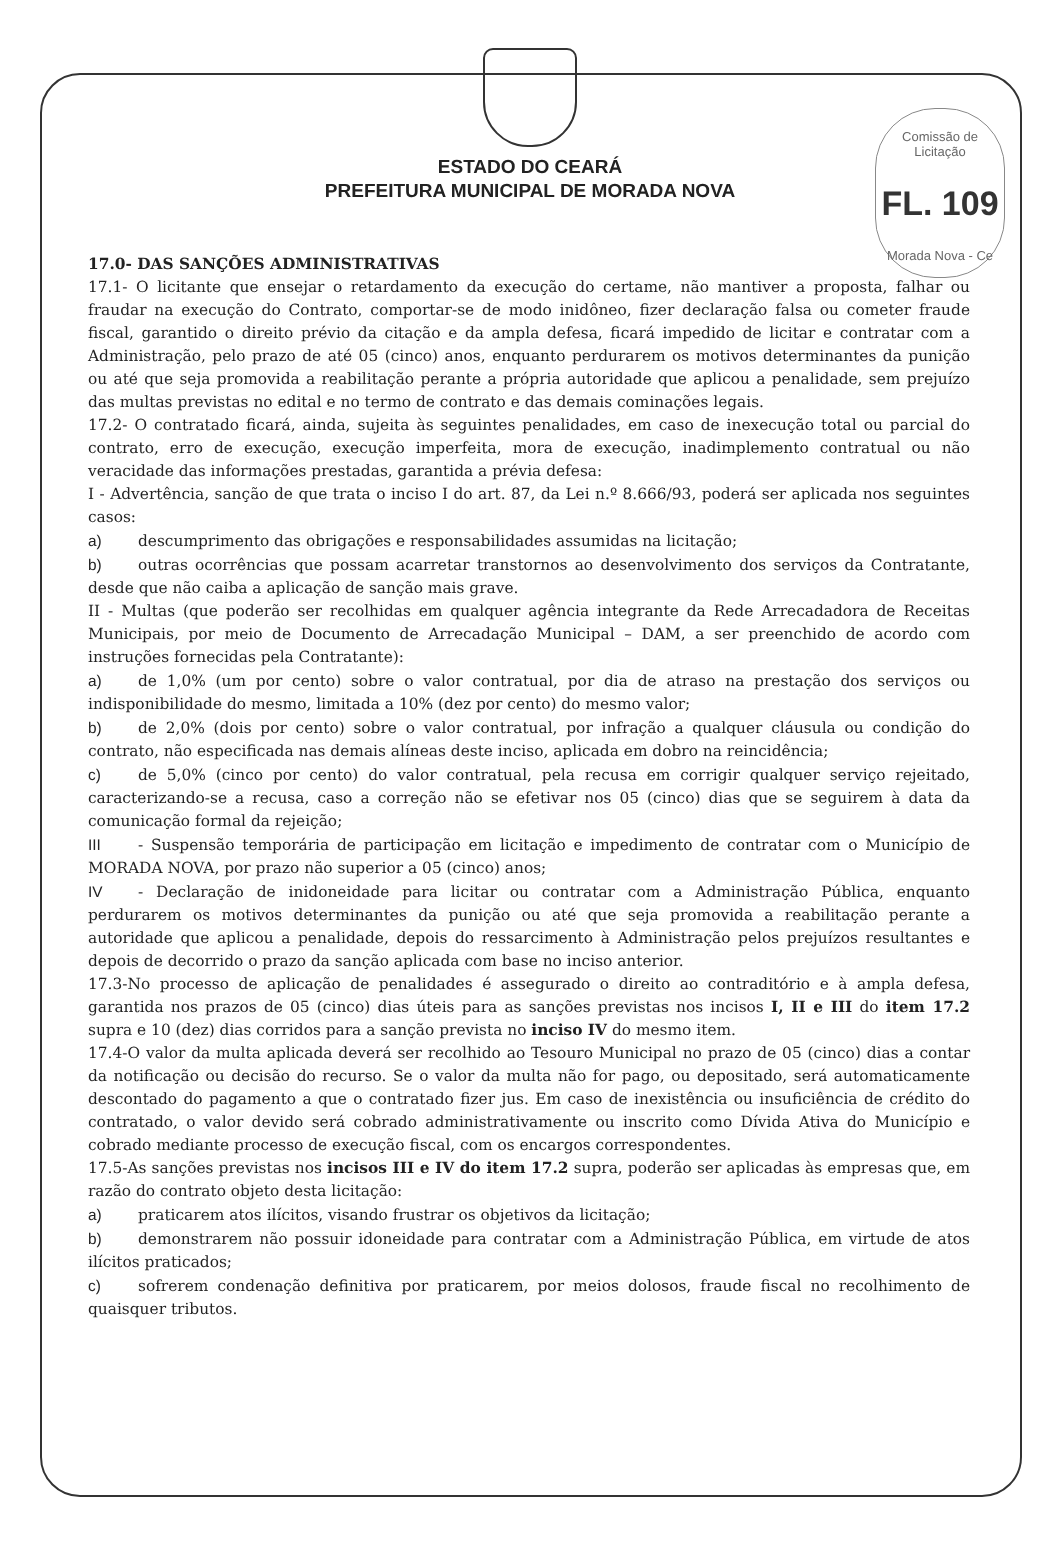Comissão de Licitação
FL. 109
Morada Nova - Ce
ESTADO DO CEARÁ
PREFEITURA MUNICIPAL DE MORADA NOVA
17.0- DAS SANÇÕES ADMINISTRATIVAS
17.1- O licitante que ensejar o retardamento da execução do certame, não mantiver a proposta, falhar ou fraudar na execução do Contrato, comportar-se de modo inidôneo, fizer declaração falsa ou cometer fraude fiscal, garantido o direito prévio da citação e da ampla defesa, ficará impedido de licitar e contratar com a Administração, pelo prazo de até 05 (cinco) anos, enquanto perdurarem os motivos determinantes da punição ou até que seja promovida a reabilitação perante a própria autoridade que aplicou a penalidade, sem prejuízo das multas previstas no edital e no termo de contrato e das demais cominações legais.
17.2- O contratado ficará, ainda, sujeita às seguintes penalidades, em caso de inexecução total ou parcial do contrato, erro de execução, execução imperfeita, mora de execução, inadimplemento contratual ou não veracidade das informações prestadas, garantida a prévia defesa:
I - Advertência, sanção de que trata o inciso I do art. 87, da Lei n.º 8.666/93, poderá ser aplicada nos seguintes casos:
a) descumprimento das obrigações e responsabilidades assumidas na licitação;
b) outras ocorrências que possam acarretar transtornos ao desenvolvimento dos serviços da Contratante, desde que não caiba a aplicação de sanção mais grave.
II - Multas (que poderão ser recolhidas em qualquer agência integrante da Rede Arrecadadora de Receitas Municipais, por meio de Documento de Arrecadação Municipal – DAM, a ser preenchido de acordo com instruções fornecidas pela Contratante):
a) de 1,0% (um por cento) sobre o valor contratual, por dia de atraso na prestação dos serviços ou indisponibilidade do mesmo, limitada a 10% (dez por cento) do mesmo valor;
b) de 2,0% (dois por cento) sobre o valor contratual, por infração a qualquer cláusula ou condição do contrato, não especificada nas demais alíneas deste inciso, aplicada em dobro na reincidência;
c) de 5,0% (cinco por cento) do valor contratual, pela recusa em corrigir qualquer serviço rejeitado, caracterizando-se a recusa, caso a correção não se efetivar nos 05 (cinco) dias que se seguirem à data da comunicação formal da rejeição;
III - Suspensão temporária de participação em licitação e impedimento de contratar com o Município de MORADA NOVA, por prazo não superior a 05 (cinco) anos;
IV - Declaração de inidoneidade para licitar ou contratar com a Administração Pública, enquanto perdurarem os motivos determinantes da punição ou até que seja promovida a reabilitação perante a autoridade que aplicou a penalidade, depois do ressarcimento à Administração pelos prejuízos resultantes e depois de decorrido o prazo da sanção aplicada com base no inciso anterior.
17.3-No processo de aplicação de penalidades é assegurado o direito ao contraditório e à ampla defesa, garantida nos prazos de 05 (cinco) dias úteis para as sanções previstas nos incisos I, II e III do item 17.2 supra e 10 (dez) dias corridos para a sanção prevista no inciso IV do mesmo item.
17.4-O valor da multa aplicada deverá ser recolhido ao Tesouro Municipal no prazo de 05 (cinco) dias a contar da notificação ou decisão do recurso. Se o valor da multa não for pago, ou depositado, será automaticamente descontado do pagamento a que o contratado fizer jus. Em caso de inexistência ou insuficiência de crédito do contratado, o valor devido será cobrado administrativamente ou inscrito como Dívida Ativa do Município e cobrado mediante processo de execução fiscal, com os encargos correspondentes.
17.5-As sanções previstas nos incisos III e IV do item 17.2 supra, poderão ser aplicadas às empresas que, em razão do contrato objeto desta licitação:
a) praticarem atos ilícitos, visando frustrar os objetivos da licitação;
b) demonstrarem não possuir idoneidade para contratar com a Administração Pública, em virtude de atos ilícitos praticados;
c) sofrerem condenação definitiva por praticarem, por meios dolosos, fraude fiscal no recolhimento de quaisquer tributos.